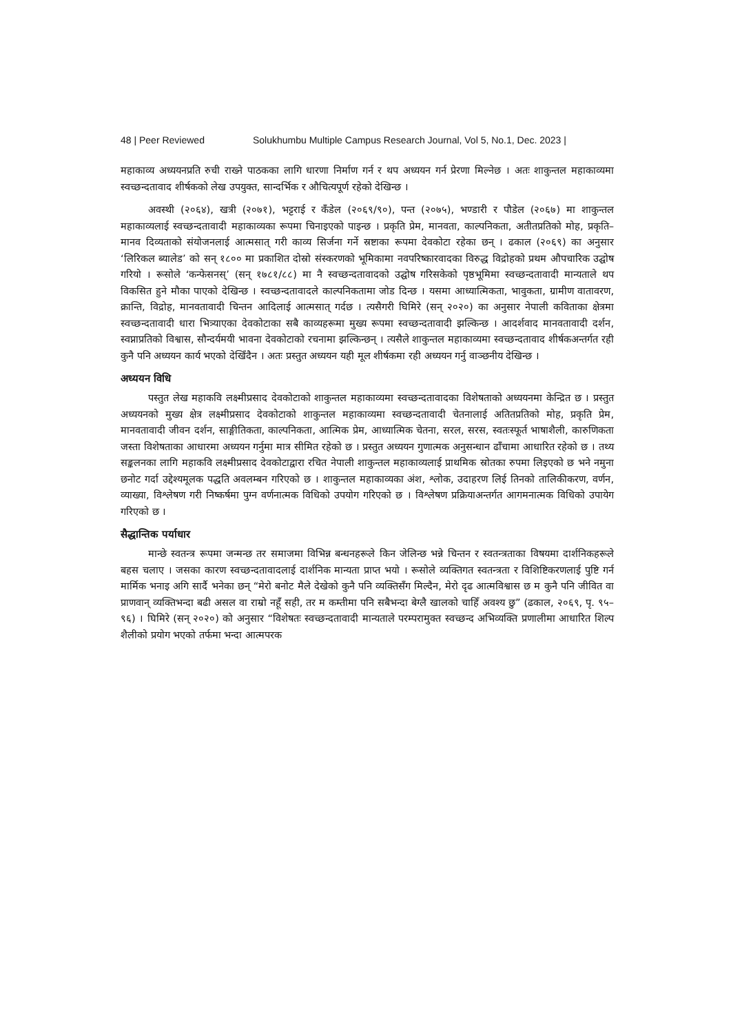48 | Peer Reviewed Solukhumbu Multiple Campus Research Journal, Vol 5, No.1, Dec. 2023 |
महाकाव्य अध्ययनप्रति रुची राख्ने पाठकका लागि धारणा निर्माण गर्न र थप अध्ययन गर्न प्रेरणा मिल्नेछ । अतः शाकुन्तल महाकाव्यमा स्वच्छन्दतावाद शीर्षकको लेख उपयुक्त, सान्दर्भिक र औचित्यपूर्ण रहेको देखिन्छ ।
अवस्थी (२०६४), खत्री (२०७१), भट्टराई र कँडेल (२०६९/९०), पन्त (२०७५), भण्डारी र पौडेल (२०६७) मा शाकुन्तल महाकाव्यलाई स्वच्छन्दतावादी महाकाव्यका रूपमा चिनाइएको पाइन्छ । प्रकृति प्रेम, मानवता, काल्पनिकता, अतीतप्रतिको मोह, प्रकृति–मानव दिव्यताको संयोजनलाई आत्मसात् गरी काव्य सिर्जना गर्ने स्रष्टाका रूपमा देवकोटा रहेका छन् । ढकाल (२०६९) का अनुसार ‘लिरिकल ब्यालेड’ को सन् १८०० मा प्रकाशित दोस्रो संस्करणको भूमिकामा नवपरिष्कारवादका विरुद्ध विद्रोहको प्रथम औपचारिक उद्घोष गरियो । रूसोले ‘कन्फेसनस्’ (सन् १७८१/८८) मा नै स्वच्छन्दतावादको उद्घोष गरिसकेको पृष्ठभूमिमा स्वच्छन्दतावादी मान्यताले थप विकसित हुने मौका पाएको देखिन्छ । स्वच्छन्दतावादले काल्पनिकतामा जोड दिन्छ । यसमा आध्यात्मिकता, भावुकता, ग्रामीण वातावरण, क्रान्ति, विद्रोह, मानवतावादी चिन्तन आदिलाई आत्मसात् गर्दछ । त्यसैगरी घिमिरे (सन् २०२०) का अनुसार नेपाली कविताका क्षेत्रमा स्वच्छन्दतावादी धारा भित्र्याएका देवकोटाका सबै काव्यहरूमा मुख्य रूपमा स्वच्छन्दतावादी झल्किन्छ । आदर्शवाद मानवतावादी दर्शन, स्वप्नाप्रतिको विश्वास, सौन्दर्यमयी भावना देवकोटाको रचनामा झल्किन्छन् । त्यसैले शाकुन्तल महाकाव्यमा स्वच्छन्दतावाद शीर्षकअन्तर्गत रही कुनै पनि अध्ययन कार्य भएको देखिँदैन । अतः प्रस्तुत अध्ययन यही मूल शीर्षकमा रही अध्ययन गर्नु वाञ्छनीय देखिन्छ ।
अध्ययन विधि
पस्तुत लेख महाकवि लक्ष्मीप्रसाद देवकोटाको शाकुन्तल महाकाव्यमा स्वच्छन्दतावादका विशेषताको अध्ययनमा केन्द्रित छ । प्रस्तुत अध्ययनको मुख्य क्षेत्र लक्ष्मीप्रसाद देवकोटाको शाकुन्तल महाकाव्यमा स्वच्छन्दतावादी चेतनालाई अतितप्रतिको मोह, प्रकृति प्रेम, मानवतावादी जीवन दर्शन, साङ्गीतिकता, काल्पनिकता, आत्मिक प्रेम, आध्यात्मिक चेतना, सरल, सरस, स्वतःस्फूर्त भाषाशैली, कारुणिकता जस्ता विशेषताका आधारमा अध्ययन गर्नुमा मात्र सीमित रहेको छ । प्रस्तुत अध्ययन गुणात्मक अनुसन्धान ढाँचामा आधारित रहेको छ । तथ्य सङ्कलनका लागि महाकवि लक्ष्मीप्रसाद देवकोटाद्वारा रचित नेपाली शाकुन्तल महाकाव्यलाई प्राथमिक स्रोतका रुपमा लिइएको छ भने नमुना छनोट गर्दा उद्देश्यमूलक पद्धति अवलम्बन गरिएको छ । शाकुन्तल महाकाव्यका अंश, श्लोक, उदाहरण लिई तिनको तालिकीकरण, वर्णन, व्याख्या, विश्लेषण गरी निष्कर्षमा पुग्न वर्णनात्मक विधिको उपयोग गरिएको छ । विश्लेषण प्रक्रियाअन्तर्गत आगमनात्मक विधिको उपायेग गरिएको छ ।
सैद्धान्तिक पर्याधार
मान्छे स्वतन्त्र रूपमा जन्मन्छ तर समाजमा विभिन्न बन्धनहरूले किन जेलिन्छ भन्ने चिन्तन र स्वतन्त्रताका विषयमा दार्शनिकहरूले बहस चलाए । जसका कारण स्वच्छन्दतावादलाई दार्शनिक मान्यता प्राप्त भयो । रूसोले व्यक्तिगत स्वतन्त्रता र विशिष्टिकरणलाई पुष्टि गर्न मार्मिक भनाइ अगि सार्दै भनेका छन् “मेरो बनोट मैले देखेको कुनै पनि व्यक्तिसँग मिल्दैन, मेरो दृढ आत्मविश्वास छ म कुनै पनि जीवित वा प्राणवान् व्यक्तिभन्दा बढी असल वा राम्रो नहूँ सही, तर म कम्तीमा पनि सबैभन्दा बेग्लै खालको चाहिँ अवश्य छु” (ढकाल, २०६९, पृ. ९५–९६) । घिमिरे (सन् २०२०) को अनुसार “विशेषतः स्वच्छन्दतावादी मान्यताले परम्परामुक्त स्वच्छन्द अभिव्यक्ति प्रणालीमा आधारित शिल्प शैलीको प्रयोग भएको तर्फमा भन्दा आत्मपरक